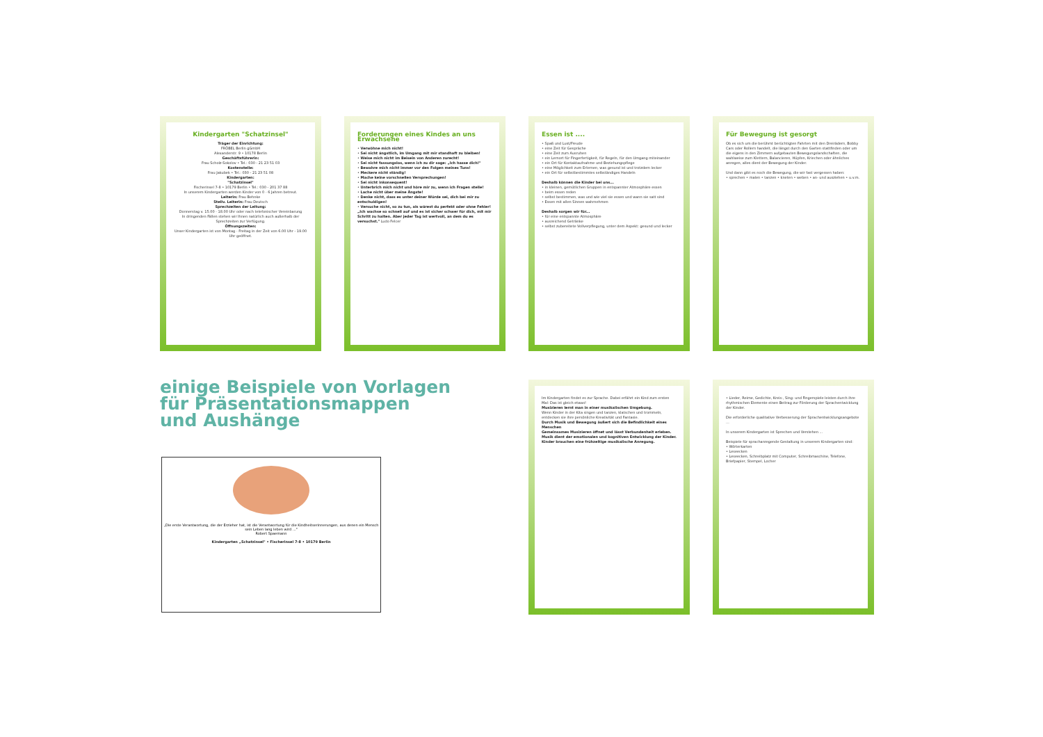Kindergarten "Schatzinsel"
Träger der Einrichtung:
FRÖBEL Berlin gGmbH
Alexanderstr. 9 • 10178 Berlin
Geschäftsführerin:
Frau Scholz-Sokolov • Tel.: 030 - 21 23 51 03
Kostenstelle:
Frau Jakubek • Tel.: 030 - 21 23 51 08
Kindergarten:
"Schatzinsel"
Fischerinsel 7-8 • 10179 Berlin • Tel.: 030 - 201 37 88
In unserem Kindergarten werden Kinder von 0 - 6 Jahren betreut.
Leiterin: Frau Behnke
Stellv. Leiterin: Frau Deutsch
Sprechzeiten der Leitung:
Donnerstag v. 15.00 - 18.00 Uhr oder nach telefonischer Vereinbarung
In dringenden Fällen stehen wir Ihnen natürlich auch außerhalb der Sprechzeiten zur Verfügung.
Öffnungszeiten:
Unser Kindergarten ist von Montag - Freitag in der Zeit von 6.00 Uhr - 19.00 Uhr geöffnet.
Forderungen eines Kindes an uns Erwachsene
• Verwöhne mich nicht!
• Sei nicht ängstlich, im Umgang mit mir standhaft zu bleiben!
• Weise mich nicht im Beisein von Anderen zurecht!
• Sei nicht fassungslos, wenn ich zu dir sage: „Ich hasse dich!"
• Bewahre mich nicht immer vor den Folgen meines Tuns!
• Meckere nicht ständig!
• Mache keine vorschnellen Versprechungen!
• Sei nicht inkonsequent!
• Unterbrich mich nicht und höre mir zu, wenn ich Fragen stelle!
• Lache nicht über meine Ängste!
• Denke nicht, dass es unter deiner Würde sei, dich bei mir zu entschuldigen!
• Versuche nicht, so zu tun, als wärest du perfekt oder ohne Fehler!
„Ich wachse so schnell auf und es ist sicher schwer für dich, mit mir Schritt zu halten. Aber jeder Tag ist wertvoll, an dem du es versuchst." Ludo Felcer
Essen ist ....
• Spaß und Lust/Freude
• eine Zeit für Gespräche
• eine Zeit zum Ausruhen
• ein Lernort für Fingerfertigkeit, für Regeln, für den Umgang miteinander
• ein Ort für Kontaktaufnahme und Beziehungspflege
• eine Möglichkeit zum Erlernen, was gesund ist und trotzdem lecker
• ein Ort für selbstbestimmtes selbständiges Handeln
Deshalb können die Kinder bei uns...
• in kleinen, gemütlichen Gruppen in entspannter Atmosphäre essen
• beim essen reden
• selbst bestimmen, was und wie viel sie essen und wann sie satt sind
• Essen mit allen Sinnen wahrnehmen
Deshalb sorgen wir für...
• für eine entspannte Atmosphäre
• ausreichend Getränke
• selbst zubereitete Vollverpflegung, unter dem Aspekt: gesund und lecker
Für Bewegung ist gesorgt
Ob es sich um die berühmt berüchtigten Fahrten mit den Dreirädern, Bobby Cars oder Rollern handelt, die längst durch den Garten stattfinden oder um die eigens in den Zimmern aufgebauten Bewegungslandschaften, die wahlweise zum Klettern, Balancieren, Hüpfen, Kriechen oder ähnliches anregen, alles dient der Bewegung der Kinder.
Und dann gibt es noch die Bewegung, die wir fast vergessen haben:
• sprechen • malen • tanzen • kneten • weben • an- und ausziehen • u.v.m.
einige Beispiele von Vorlagen
für Präsentationsmappen
und Aushänge
„Die erste Verantwortung, die der Erzieher hat, ist die Verantwortung für die Kindheitserinnerungen, aus denen ein Mensch sein Leben lang leben wird ..."
Robert Spaemann
Kindergarten „Schatzinsel" • Fischerinsel 7-8 • 10179 Berlin
Im Kindergarten findet es zur Sprache. Dabei erfährt ein Kind zum ersten Mal: Das ist gleich etwas!
Musizieren lernt man in einer musikalischen Umgebung.
Wenn Kinder in der Kita singen und tanzen, klatschen und trommeln, entdecken sie ihre persönliche Kreativität und Fantasie.
Durch Musik und Bewegung äußert sich die Befindlichkeit eines Menschen
Gemeinsames Musizieren öffnet und lässt Verbundenheit erleben.
Musik dient der emotionalen und kognitiven Entwicklung der Kinder.
Kinder brauchen eine frühzeitige musikalische Anregung.
• Lieder, Reime, Gedichte, Kreis-, Sing- und Fingerspiele leisten durch ihre rhythmischen Elemente einen Beitrag zur Förderung der Sprachentwicklung der Kinder.
Die erforderliche qualitative Verbesserung der Sprachentwicklungsangebote ...
In unserem Kindergarten ist Sprechen und Verstehen ...
Beispiele für sprachanregende Gestaltung in unserem Kindergarten sind:
• Wörterkarten
• Leseecken
• Leseecken, Schreibplatz mit Computer, Schreibmaschine, Telefone, Briefpapier, Stempel, Locher